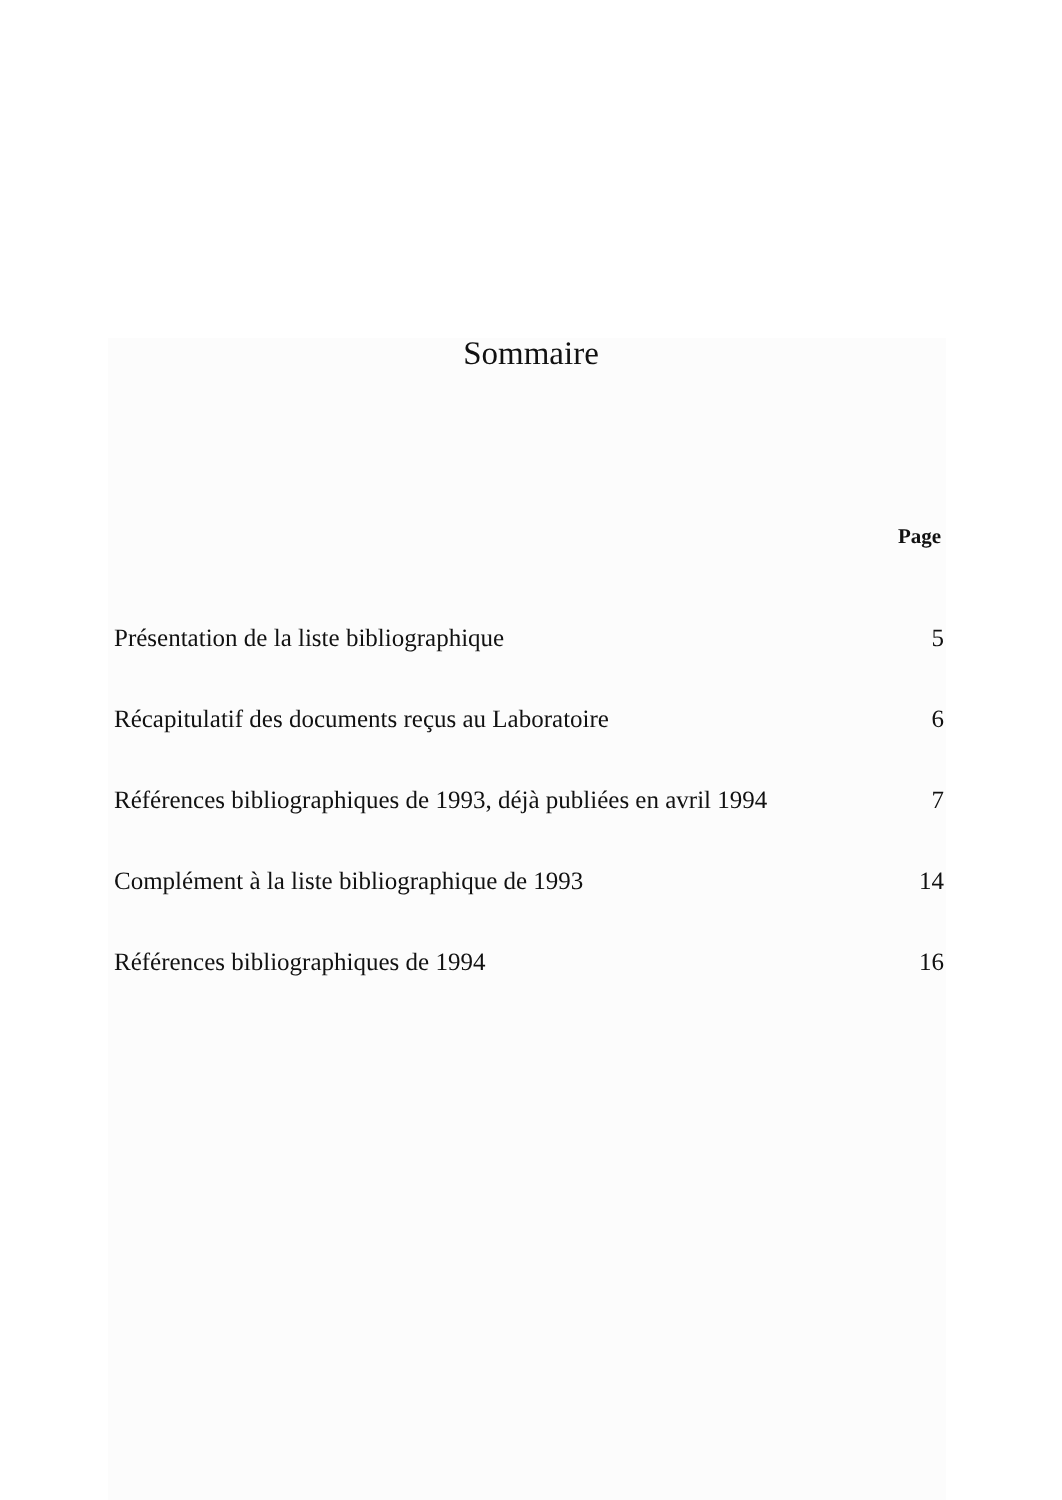Sommaire
Page
| Présentation de la liste bibliographique | 5 |
| Récapitulatif des documents reçus au Laboratoire | 6 |
| Références bibliographiques de 1993, déjà publiées en avril 1994 | 7 |
| Complément à la liste bibliographique de 1993 | 14 |
| Références bibliographiques de 1994 | 16 |